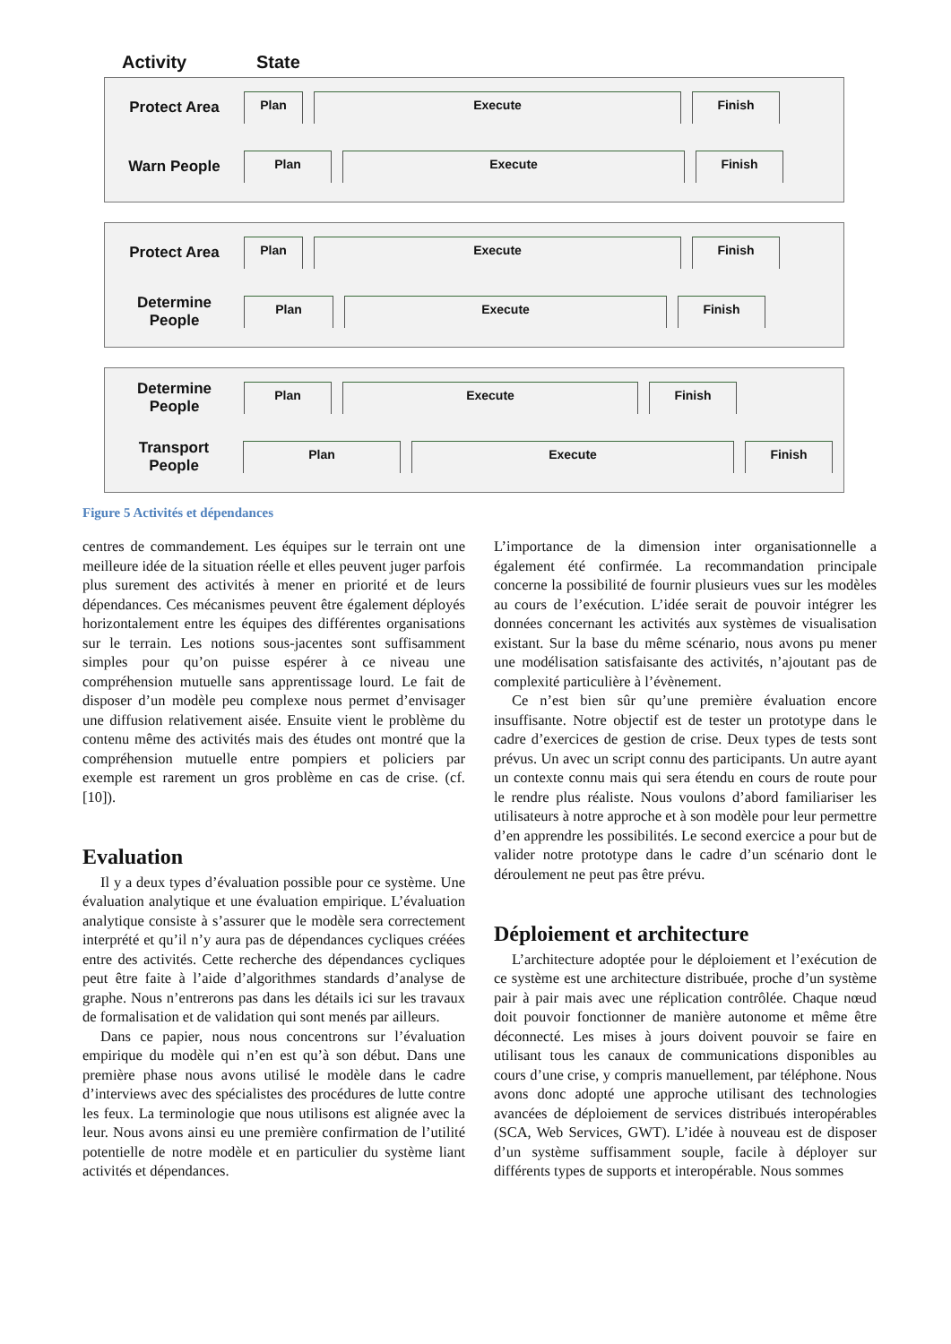Activity State
Protect Area
Plan Execute Finish
Warn People
Plan Execute Finish
Protect Area
Plan Execute Finish
Determine
People
Plan Execute Finish
Determine
People
Plan Execute Finish
Transport
People
Plan Execute Finish
Figure 5 Activités et dépendances
centres de commandement. Les équipes sur le terrain ont une meilleure idée de la situation réelle et elles peuvent juger parfois plus surement des activités à mener en priorité et de leurs dépendances. Ces mécanismes peuvent être également déployés horizontalement entre les équipes des différentes organisations sur le terrain. Les notions sous-jacentes sont suffisamment simples pour qu’on puisse espérer à ce niveau une compréhension mutuelle sans apprentissage lourd. Le fait de disposer d’un modèle peu complexe nous permet d’envisager une diffusion relativement aisée. Ensuite vient le problème du contenu même des activités mais des études ont montré que la compréhension mutuelle entre pompiers et policiers par exemple est rarement un gros problème en cas de crise. (cf. [10]).
Evaluation
Il y a deux types d’évaluation possible pour ce système. Une évaluation analytique et une évaluation empirique. L’évaluation analytique consiste à s’assurer que le modèle sera correctement interprété et qu’il n’y aura pas de dépendances cycliques créées entre des activités. Cette recherche des dépendances cycliques peut être faite à l’aide d’algorithmes standards d’analyse de graphe. Nous n’entrerons pas dans les détails ici sur les travaux de formalisation et de validation qui sont menés par ailleurs.
Dans ce papier, nous nous concentrons sur l’évaluation empirique du modèle qui n’en est qu’à son début. Dans une première phase nous avons utilisé le modèle dans le cadre d’interviews avec des spécialistes des procédures de lutte contre les feux. La terminologie que nous utilisons est alignée avec la leur. Nous avons ainsi eu une première confirmation de l’utilité potentielle de notre modèle et en particulier du système liant activités et dépendances.
L’importance de la dimension inter organisationnelle a également été confirmée. La recommandation principale concerne la possibilité de fournir plusieurs vues sur les modèles au cours de l’exécution. L’idée serait de pouvoir intégrer les données concernant les activités aux systèmes de visualisation existant. Sur la base du même scénario, nous avons pu mener une modélisation satisfaisante des activités, n’ajoutant pas de complexité particulière à l’évènement.
Ce n’est bien sûr qu’une première évaluation encore insuffisante. Notre objectif est de tester un prototype dans le cadre d’exercices de gestion de crise. Deux types de tests sont prévus. Un avec un script connu des participants. Un autre ayant un contexte connu mais qui sera étendu en cours de route pour le rendre plus réaliste. Nous voulons d’abord familiariser les utilisateurs à notre approche et à son modèle pour leur permettre d’en apprendre les possibilités. Le second exercice a pour but de valider notre prototype dans le cadre d’un scénario dont le déroulement ne peut pas être prévu.
Déploiement et architecture
L’architecture adoptée pour le déploiement et l’exécution de ce système est une architecture distribuée, proche d’un système pair à pair mais avec une réplication contrôlée. Chaque nœud doit pouvoir fonctionner de manière autonome et même être déconnecté. Les mises à jours doivent pouvoir se faire en utilisant tous les canaux de communications disponibles au cours d’une crise, y compris manuellement, par téléphone. Nous avons donc adopté une approche utilisant des technologies avancées de déploiement de services distribués interopérables (SCA, Web Services, GWT). L’idée à nouveau est de disposer d’un système suffisamment souple, facile à déployer sur différents types de supports et interopérable. Nous sommes